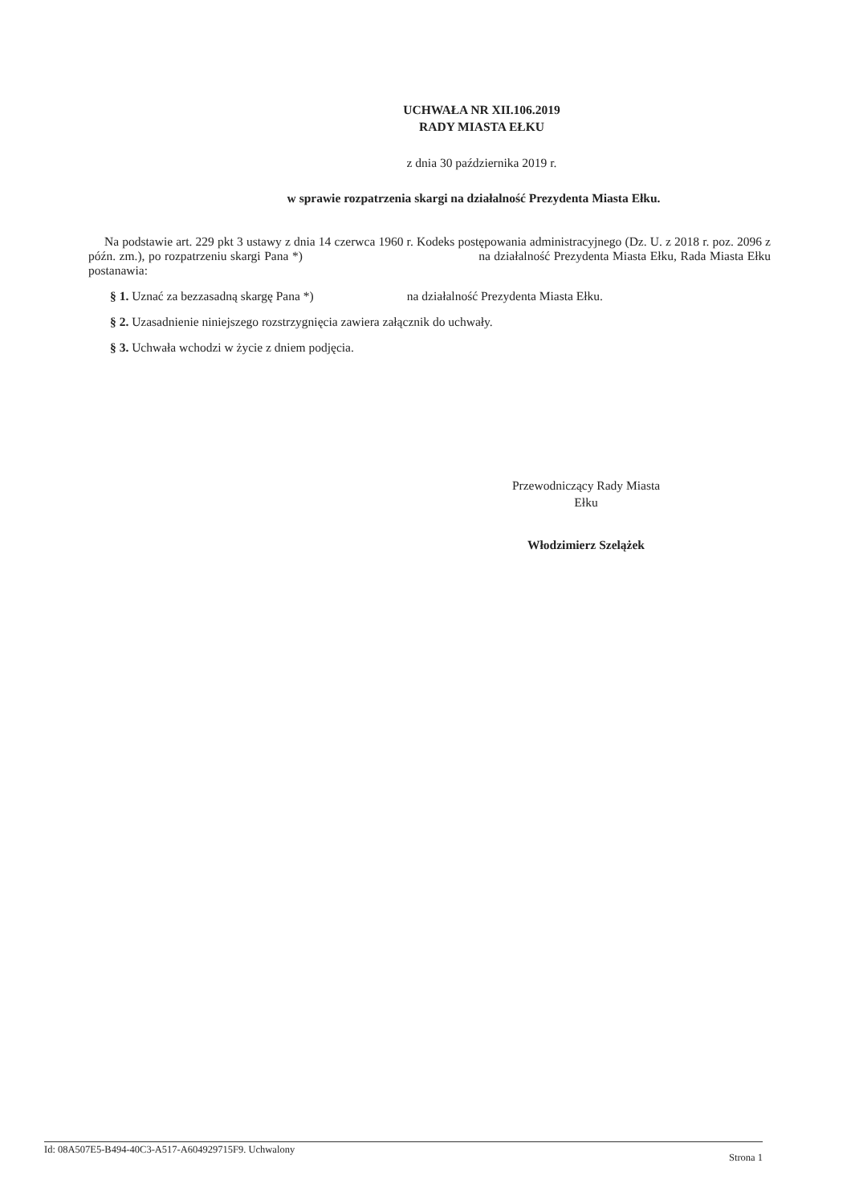UCHWAŁA NR XII.106.2019
RADY MIASTA EŁKU
z dnia 30 października 2019 r.
w sprawie rozpatrzenia skargi na działalność Prezydenta Miasta Ełku.
Na podstawie art. 229 pkt 3 ustawy z dnia 14 czerwca 1960 r. Kodeks postępowania administracyjnego (Dz. U. z 2018 r. poz. 2096 z późn. zm.), po rozpatrzeniu skargi Pana *) na działalność Prezydenta Miasta Ełku, Rada Miasta Ełku postanawia:
§ 1. Uznać za bezzasadną skargę Pana *) na działalność Prezydenta Miasta Ełku.
§ 2. Uzasadnienie niniejszego rozstrzygnięcia zawiera załącznik do uchwały.
§ 3. Uchwała wchodzi w życie z dniem podjęcia.
Przewodniczący Rady Miasta
Ełku
Włodzimierz Szelążek
Id: 08A507E5-B494-40C3-A517-A604929715F9. Uchwalony Strona 1